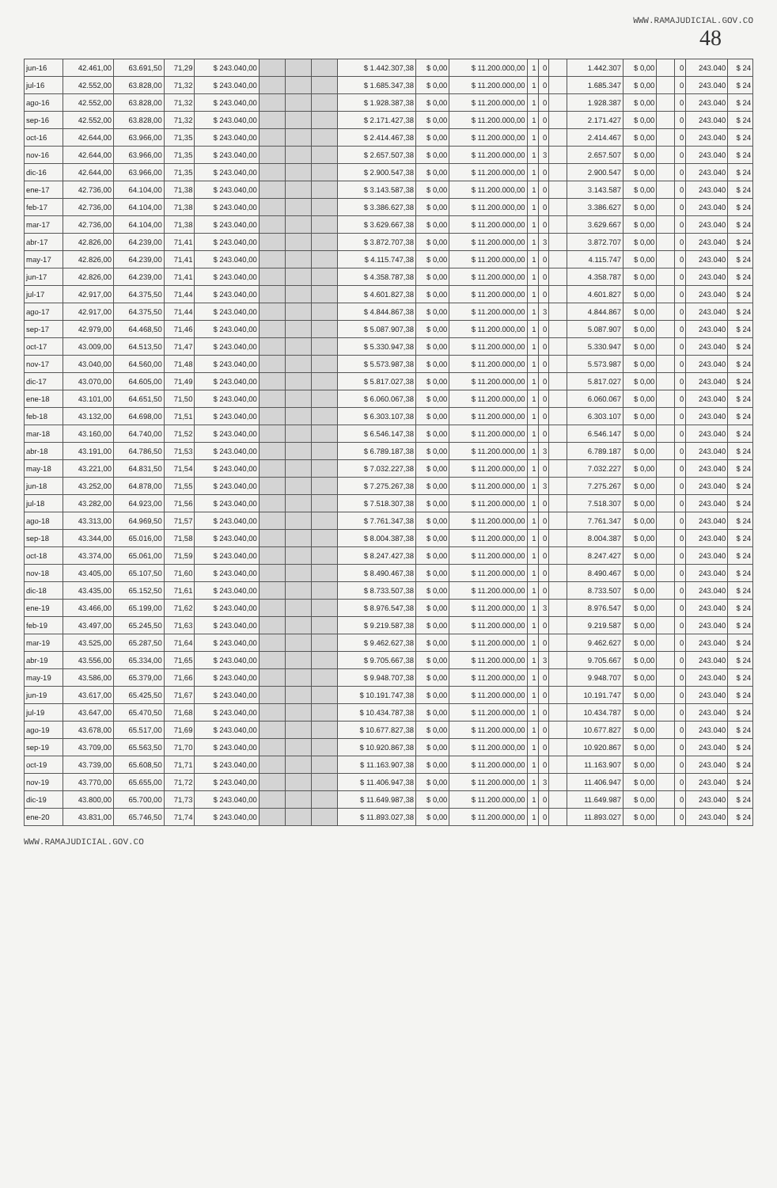WWW.RAMAJUDICIAL.GOV.CO
48
| jun-16 | 42.461,00 | 63.691,50 | 71,29 | $ 243.040,00 | | | | $ 1.442.307,38 | $ 0,00 | $ 11.200.000,00 | 1 | 0 | | 1.442.307 | $ 0,00 | | 0 | 243.040 | $ 24 |
| jul-16 | 42.552,00 | 63.828,00 | 71,32 | $ 243.040,00 | | | | $ 1.685.347,38 | $ 0,00 | $ 11.200.000,00 | 1 | 0 | | 1.685.347 | $ 0,00 | | 0 | 243.040 | $ 24 |
| ago-16 | 42.552,00 | 63.828,00 | 71,32 | $ 243.040,00 | | | | $ 1.928.387,38 | $ 0,00 | $ 11.200.000,00 | 1 | 0 | | 1.928.387 | $ 0,00 | | 0 | 243.040 | $ 24 |
| sep-16 | 42.552,00 | 63.828,00 | 71,32 | $ 243.040,00 | | | | $ 2.171.427,38 | $ 0,00 | $ 11.200.000,00 | 1 | 0 | | 2.171.427 | $ 0,00 | | 0 | 243.040 | $ 24 |
| oct-16 | 42.644,00 | 63.966,00 | 71,35 | $ 243.040,00 | | | | $ 2.414.467,38 | $ 0,00 | $ 11.200.000,00 | 1 | 0 | | 2.414.467 | $ 0,00 | | 0 | 243.040 | $ 24 |
| nov-16 | 42.644,00 | 63.966,00 | 71,35 | $ 243.040,00 | | | | $ 2.657.507,38 | $ 0,00 | $ 11.200.000,00 | 1 | 3 | | 2.657.507 | $ 0,00 | | 0 | 243.040 | $ 24 |
| dic-16 | 42.644,00 | 63.966,00 | 71,35 | $ 243.040,00 | | | | $ 2.900.547,38 | $ 0,00 | $ 11.200.000,00 | 1 | 0 | | 2.900.547 | $ 0,00 | | 0 | 243.040 | $ 24 |
| ene-17 | 42.736,00 | 64.104,00 | 71,38 | $ 243.040,00 | | | | $ 3.143.587,38 | $ 0,00 | $ 11.200.000,00 | 1 | 0 | | 3.143.587 | $ 0,00 | | 0 | 243.040 | $ 24 |
| feb-17 | 42.736,00 | 64.104,00 | 71,38 | $ 243.040,00 | | | | $ 3.386.627,38 | $ 0,00 | $ 11.200.000,00 | 1 | 0 | | 3.386.627 | $ 0,00 | | 0 | 243.040 | $ 24 |
| mar-17 | 42.736,00 | 64.104,00 | 71,38 | $ 243.040,00 | | | | $ 3.629.667,38 | $ 0,00 | $ 11.200.000,00 | 1 | 0 | | 3.629.667 | $ 0,00 | | 0 | 243.040 | $ 24 |
| abr-17 | 42.826,00 | 64.239,00 | 71,41 | $ 243.040,00 | | | | $ 3.872.707,38 | $ 0,00 | $ 11.200.000,00 | 1 | 3 | | 3.872.707 | $ 0,00 | | 0 | 243.040 | $ 24 |
| may-17 | 42.826,00 | 64.239,00 | 71,41 | $ 243.040,00 | | | | $ 4.115.747,38 | $ 0,00 | $ 11.200.000,00 | 1 | 0 | | 4.115.747 | $ 0,00 | | 0 | 243.040 | $ 24 |
| jun-17 | 42.826,00 | 64.239,00 | 71,41 | $ 243.040,00 | | | | $ 4.358.787,38 | $ 0,00 | $ 11.200.000,00 | 1 | 0 | | 4.358.787 | $ 0,00 | | 0 | 243.040 | $ 24 |
| jul-17 | 42.917,00 | 64.375,50 | 71,44 | $ 243.040,00 | | | | $ 4.601.827,38 | $ 0,00 | $ 11.200.000,00 | 1 | 0 | | 4.601.827 | $ 0,00 | | 0 | 243.040 | $ 24 |
| ago-17 | 42.917,00 | 64.375,50 | 71,44 | $ 243.040,00 | | | | $ 4.844.867,38 | $ 0,00 | $ 11.200.000,00 | 1 | 3 | | 4.844.867 | $ 0,00 | | 0 | 243.040 | $ 24 |
| sep-17 | 42.979,00 | 64.468,50 | 71,46 | $ 243.040,00 | | | | $ 5.087.907,38 | $ 0,00 | $ 11.200.000,00 | 1 | 0 | | 5.087.907 | $ 0,00 | | 0 | 243.040 | $ 24 |
| oct-17 | 43.009,00 | 64.513,50 | 71,47 | $ 243.040,00 | | | | $ 5.330.947,38 | $ 0,00 | $ 11.200.000,00 | 1 | 0 | | 5.330.947 | $ 0,00 | | 0 | 243.040 | $ 24 |
| nov-17 | 43.040,00 | 64.560,00 | 71,48 | $ 243.040,00 | | | | $ 5.573.987,38 | $ 0,00 | $ 11.200.000,00 | 1 | 0 | | 5.573.987 | $ 0,00 | | 0 | 243.040 | $ 24 |
| dic-17 | 43.070,00 | 64.605,00 | 71,49 | $ 243.040,00 | | | | $ 5.817.027,38 | $ 0,00 | $ 11.200.000,00 | 1 | 0 | | 5.817.027 | $ 0,00 | | 0 | 243.040 | $ 24 |
| ene-18 | 43.101,00 | 64.651,50 | 71,50 | $ 243.040,00 | | | | $ 6.060.067,38 | $ 0,00 | $ 11.200.000,00 | 1 | 0 | | 6.060.067 | $ 0,00 | | 0 | 243.040 | $ 24 |
| feb-18 | 43.132,00 | 64.698,00 | 71,51 | $ 243.040,00 | | | | $ 6.303.107,38 | $ 0,00 | $ 11.200.000,00 | 1 | 0 | | 6.303.107 | $ 0,00 | | 0 | 243.040 | $ 24 |
| mar-18 | 43.160,00 | 64.740,00 | 71,52 | $ 243.040,00 | | | | $ 6.546.147,38 | $ 0,00 | $ 11.200.000,00 | 1 | 0 | | 6.546.147 | $ 0,00 | | 0 | 243.040 | $ 24 |
| abr-18 | 43.191,00 | 64.786,50 | 71,53 | $ 243.040,00 | | | | $ 6.789.187,38 | $ 0,00 | $ 11.200.000,00 | 1 | 3 | | 6.789.187 | $ 0,00 | | 0 | 243.040 | $ 24 |
| may-18 | 43.221,00 | 64.831,50 | 71,54 | $ 243.040,00 | | | | $ 7.032.227,38 | $ 0,00 | $ 11.200.000,00 | 1 | 0 | | 7.032.227 | $ 0,00 | | 0 | 243.040 | $ 24 |
| jun-18 | 43.252,00 | 64.878,00 | 71,55 | $ 243.040,00 | | | | $ 7.275.267,38 | $ 0,00 | $ 11.200.000,00 | 1 | 3 | | 7.275.267 | $ 0,00 | | 0 | 243.040 | $ 24 |
| jul-18 | 43.282,00 | 64.923,00 | 71,56 | $ 243.040,00 | | | | $ 7.518.307,38 | $ 0,00 | $ 11.200.000,00 | 1 | 0 | | 7.518.307 | $ 0,00 | | 0 | 243.040 | $ 24 |
| ago-18 | 43.313,00 | 64.969,50 | 71,57 | $ 243.040,00 | | | | $ 7.761.347,38 | $ 0,00 | $ 11.200.000,00 | 1 | 0 | | 7.761.347 | $ 0,00 | | 0 | 243.040 | $ 24 |
| sep-18 | 43.344,00 | 65.016,00 | 71,58 | $ 243.040,00 | | | | $ 8.004.387,38 | $ 0,00 | $ 11.200.000,00 | 1 | 0 | | 8.004.387 | $ 0,00 | | 0 | 243.040 | $ 24 |
| oct-18 | 43.374,00 | 65.061,00 | 71,59 | $ 243.040,00 | | | | $ 8.247.427,38 | $ 0,00 | $ 11.200.000,00 | 1 | 0 | | 8.247.427 | $ 0,00 | | 0 | 243.040 | $ 24 |
| nov-18 | 43.405,00 | 65.107,50 | 71,60 | $ 243.040,00 | | | | $ 8.490.467,38 | $ 0,00 | $ 11.200.000,00 | 1 | 0 | | 8.490.467 | $ 0,00 | | 0 | 243.040 | $ 24 |
| dic-18 | 43.435,00 | 65.152,50 | 71,61 | $ 243.040,00 | | | | $ 8.733.507,38 | $ 0,00 | $ 11.200.000,00 | 1 | 0 | | 8.733.507 | $ 0,00 | | 0 | 243.040 | $ 24 |
| ene-19 | 43.466,00 | 65.199,00 | 71,62 | $ 243.040,00 | | | | $ 8.976.547,38 | $ 0,00 | $ 11.200.000,00 | 1 | 3 | | 8.976.547 | $ 0,00 | | 0 | 243.040 | $ 24 |
| feb-19 | 43.497,00 | 65.245,50 | 71,63 | $ 243.040,00 | | | | $ 9.219.587,38 | $ 0,00 | $ 11.200.000,00 | 1 | 0 | | 9.219.587 | $ 0,00 | | 0 | 243.040 | $ 24 |
| mar-19 | 43.525,00 | 65.287,50 | 71,64 | $ 243.040,00 | | | | $ 9.462.627,38 | $ 0,00 | $ 11.200.000,00 | 1 | 0 | | 9.462.627 | $ 0,00 | | 0 | 243.040 | $ 24 |
| abr-19 | 43.556,00 | 65.334,00 | 71,65 | $ 243.040,00 | | | | $ 9.705.667,38 | $ 0,00 | $ 11.200.000,00 | 1 | 3 | | 9.705.667 | $ 0,00 | | 0 | 243.040 | $ 24 |
| may-19 | 43.586,00 | 65.379,00 | 71,66 | $ 243.040,00 | | | | $ 9.948.707,38 | $ 0,00 | $ 11.200.000,00 | 1 | 0 | | 9.948.707 | $ 0,00 | | 0 | 243.040 | $ 24 |
| jun-19 | 43.617,00 | 65.425,50 | 71,67 | $ 243.040,00 | | | | $ 10.191.747,38 | $ 0,00 | $ 11.200.000,00 | 1 | 0 | | 10.191.747 | $ 0,00 | | 0 | 243.040 | $ 24 |
| jul-19 | 43.647,00 | 65.470,50 | 71,68 | $ 243.040,00 | | | | $ 10.434.787,38 | $ 0,00 | $ 11.200.000,00 | 1 | 0 | | 10.434.787 | $ 0,00 | | 0 | 243.040 | $ 24 |
| ago-19 | 43.678,00 | 65.517,00 | 71,69 | $ 243.040,00 | | | | $ 10.677.827,38 | $ 0,00 | $ 11.200.000,00 | 1 | 0 | | 10.677.827 | $ 0,00 | | 0 | 243.040 | $ 24 |
| sep-19 | 43.709,00 | 65.563,50 | 71,70 | $ 243.040,00 | | | | $ 10.920.867,38 | $ 0,00 | $ 11.200.000,00 | 1 | 0 | | 10.920.867 | $ 0,00 | | 0 | 243.040 | $ 24 |
| oct-19 | 43.739,00 | 65.608,50 | 71,71 | $ 243.040,00 | | | | $ 11.163.907,38 | $ 0,00 | $ 11.200.000,00 | 1 | 0 | | 11.163.907 | $ 0,00 | | 0 | 243.040 | $ 24 |
| nov-19 | 43.770,00 | 65.655,00 | 71,72 | $ 243.040,00 | | | | $ 11.406.947,38 | $ 0,00 | $ 11.200.000,00 | 1 | 3 | | 11.406.947 | $ 0,00 | | 0 | 243.040 | $ 24 |
| dic-19 | 43.800,00 | 65.700,00 | 71,73 | $ 243.040,00 | | | | $ 11.649.987,38 | $ 0,00 | $ 11.200.000,00 | 1 | 0 | | 11.649.987 | $ 0,00 | | 0 | 243.040 | $ 24 |
| ene-20 | 43.831,00 | 65.746,50 | 71,74 | $ 243.040,00 | | | | $ 11.893.027,38 | $ 0,00 | $ 11.200.000,00 | 1 | 0 | | 11.893.027 | $ 0,00 | | 0 | 243.040 | $ 24 |
WWW.RAMAJUDICIAL.GOV.CO